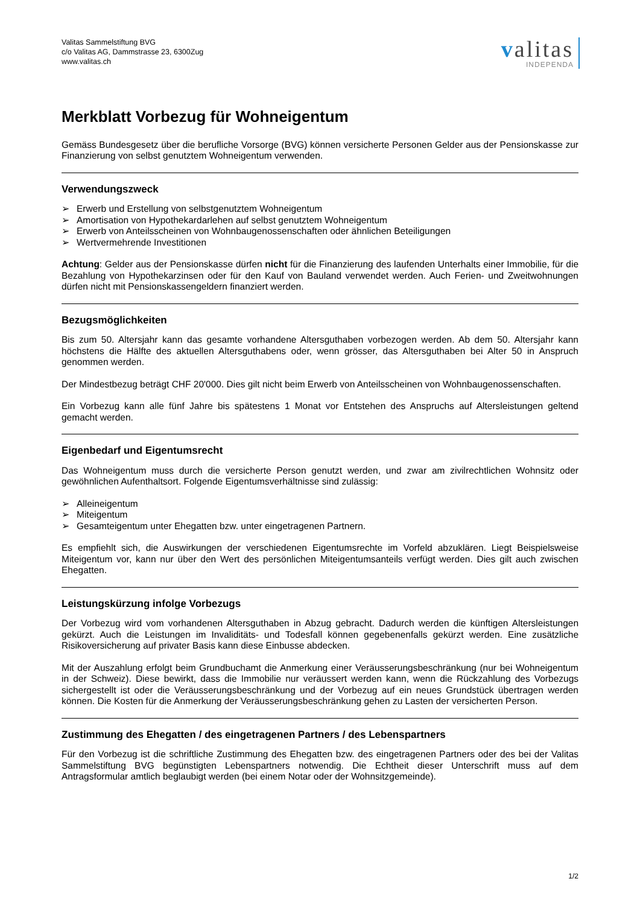Valitas Sammelstiftung BVG
c/o Valitas AG, Dammstrasse 23, 6300Zug
www.valitas.ch
valitas
INDEPENDA
Merkblatt Vorbezug für Wohneigentum
Gemäss Bundesgesetz über die berufliche Vorsorge (BVG) können versicherte Personen Gelder aus der Pensionskasse zur Finanzierung von selbst genutztem Wohneigentum verwenden.
Verwendungszweck
➢ Erwerb und Erstellung von selbstgenutztem Wohneigentum
➢ Amortisation von Hypothekardarlehen auf selbst genutztem Wohneigentum
➢ Erwerb von Anteilsscheinen von Wohnbaugenossenschaften oder ähnlichen Beteiligungen
➢ Wertvermehrende Investitionen
Achtung: Gelder aus der Pensionskasse dürfen nicht für die Finanzierung des laufenden Unterhalts einer Immobilie, für die Bezahlung von Hypothekarzinsen oder für den Kauf von Bauland verwendet werden. Auch Ferien- und Zweitwohnungen dürfen nicht mit Pensionskassengeldern finanziert werden.
Bezugsmöglichkeiten
Bis zum 50. Altersjahr kann das gesamte vorhandene Altersguthaben vorbezogen werden. Ab dem 50. Altersjahr kann höchstens die Hälfte des aktuellen Altersguthabens oder, wenn grösser, das Altersguthaben bei Alter 50 in Anspruch genommen werden.
Der Mindestbezug beträgt CHF 20'000. Dies gilt nicht beim Erwerb von Anteilsscheinen von Wohnbaugenossenschaften.
Ein Vorbezug kann alle fünf Jahre bis spätestens 1 Monat vor Entstehen des Anspruchs auf Altersleistungen geltend gemacht werden.
Eigenbedarf und Eigentumsrecht
Das Wohneigentum muss durch die versicherte Person genutzt werden, und zwar am zivilrechtlichen Wohnsitz oder gewöhnlichen Aufenthaltsort. Folgende Eigentumsverhältnisse sind zulässig:
➢ Alleineigentum
➢ Miteigentum
➢ Gesamteigentum unter Ehegatten bzw. unter eingetragenen Partnern.
Es empfiehlt sich, die Auswirkungen der verschiedenen Eigentumsrechte im Vorfeld abzuklären. Liegt Beispielsweise Miteigentum vor, kann nur über den Wert des persönlichen Miteigentumsanteils verfügt werden. Dies gilt auch zwischen Ehegatten.
Leistungskürzung infolge Vorbezugs
Der Vorbezug wird vom vorhandenen Altersguthaben in Abzug gebracht. Dadurch werden die künftigen Altersleistungen gekürzt. Auch die Leistungen im Invaliditäts- und Todesfall können gegebenenfalls gekürzt werden. Eine zusätzliche Risikoversicherung auf privater Basis kann diese Einbusse abdecken.
Mit der Auszahlung erfolgt beim Grundbuchamt die Anmerkung einer Veräusserungsbeschränkung (nur bei Wohneigentum in der Schweiz). Diese bewirkt, dass die Immobilie nur veräussert werden kann, wenn die Rückzahlung des Vorbezugs sichergestellt ist oder die Veräusserungsbeschränkung und der Vorbezug auf ein neues Grundstück übertragen werden können. Die Kosten für die Anmerkung der Veräusserungsbeschränkung gehen zu Lasten der versicherten Person.
Zustimmung des Ehegatten / des eingetragenen Partners / des Lebenspartners
Für den Vorbezug ist die schriftliche Zustimmung des Ehegatten bzw. des eingetragenen Partners oder des bei der Valitas Sammelstiftung BVG begünstigten Lebenspartners notwendig. Die Echtheit dieser Unterschrift muss auf dem Antragsformular amtlich beglaubigt werden (bei einem Notar oder der Wohnsitzgemeinde).
1/2